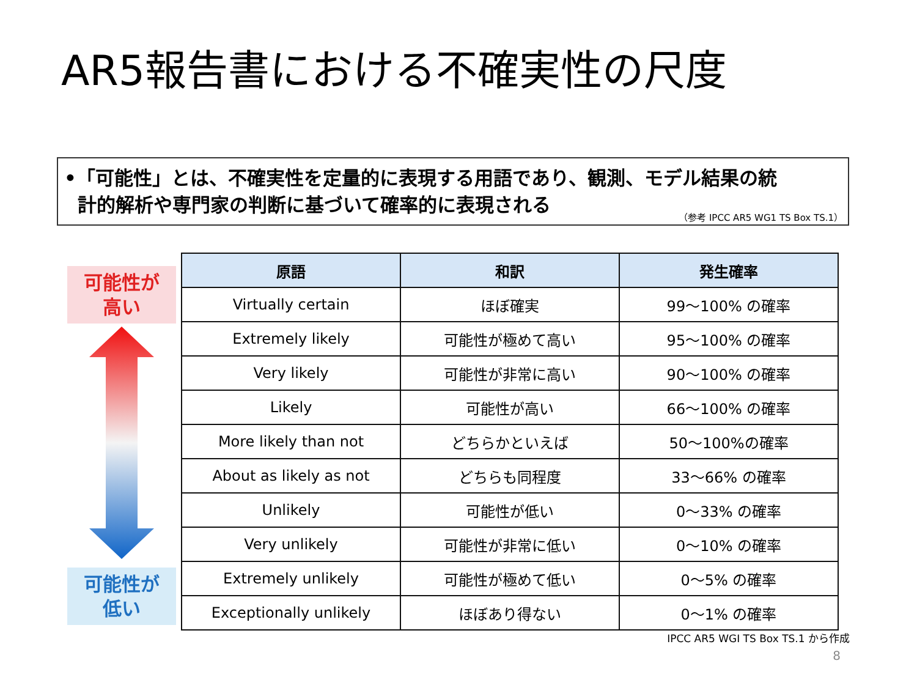AR5報告書における不確実性の尺度
•「可能性」とは、不確実性を定量的に表現する用語であり、観測、モデル結果の統
計的解析や専門家の判断に基づいて確率的に表現される
（参考 IPCC AR5 WG1 TS Box TS.1）
可能性が
高い
可能性が
低い
| 原語 | 和訳 | 発生確率 |
| --- | --- | --- |
| Virtually certain | ほぼ確実 | 99～100% の確率 |
| Extremely likely | 可能性が極めて高い | 95～100% の確率 |
| Very likely | 可能性が非常に高い | 90～100% の確率 |
| Likely | 可能性が高い | 66～100% の確率 |
| More likely than not | どちらかといえば | 50～100%の確率 |
| About as likely as not | どちらも同程度 | 33～66% の確率 |
| Unlikely | 可能性が低い | 0～33% の確率 |
| Very unlikely | 可能性が非常に低い | 0～10% の確率 |
| Extremely unlikely | 可能性が極めて低い | 0～5% の確率 |
| Exceptionally unlikely | ほぼあり得ない | 0～1% の確率 |
IPCC AR5 WGI TS Box TS.1 から作成
8